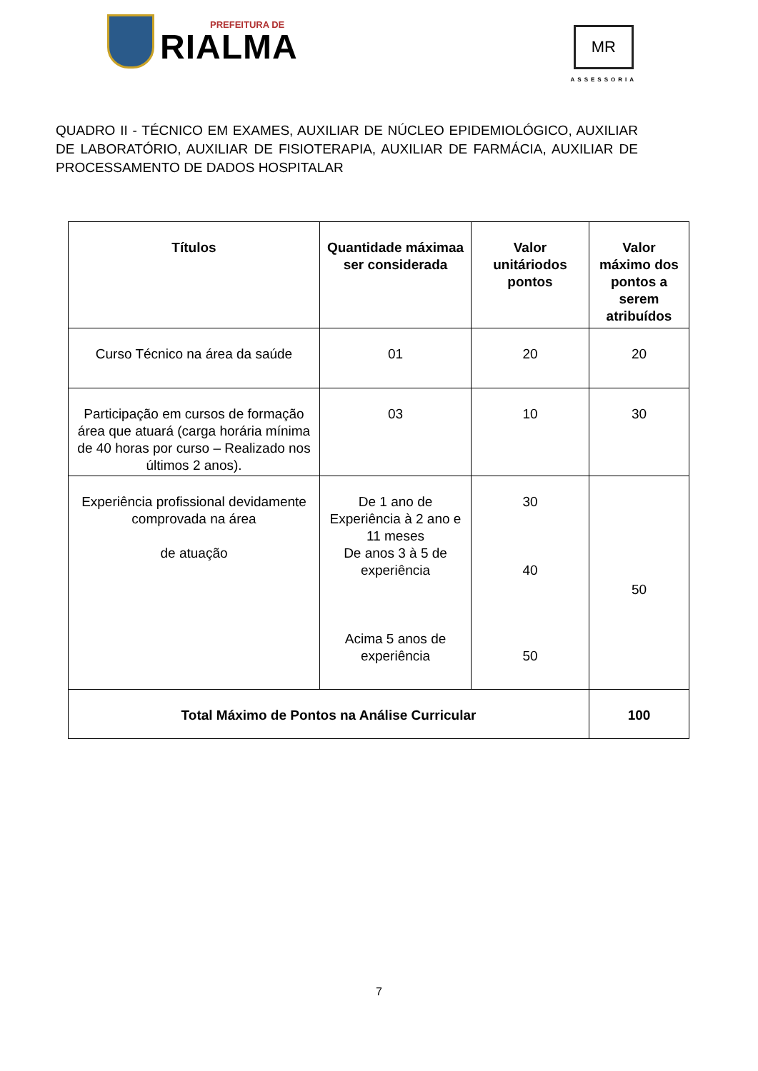PREFEITURA DE
RIALMA
MR
ASSESSORIA
QUADRO II - TÉCNICO EM EXAMES, AUXILIAR DE NÚCLEO EPIDEMIOLÓGICO, AUXILIAR DE LABORATÓRIO, AUXILIAR DE FISIOTERAPIA, AUXILIAR DE FARMÁCIA, AUXILIAR DE PROCESSAMENTO DE DADOS HOSPITALAR
| Títulos | Quantidade máximaa ser considerada | Valor unitáriodos pontos | Valor máximo dos pontos a serem atribuídos |
| --- | --- | --- | --- |
| Curso Técnico na área da saúde | 01 | 20 | 20 |
| Participação em cursos de formação área que atuará (carga horária mínima de 40 horas por curso – Realizado nos últimos 2 anos). | 03 | 10 | 30 |
| Experiência profissional devidamente comprovada na área de atuação | De 1 ano de Experiência à 2 ano e 11 meses De anos 3 à 5 de experiência Acima 5 anos de experiência | 30 40 50 | 50 |
| Total Máximo de Pontos na Análise Curricular | | | 100 |
7